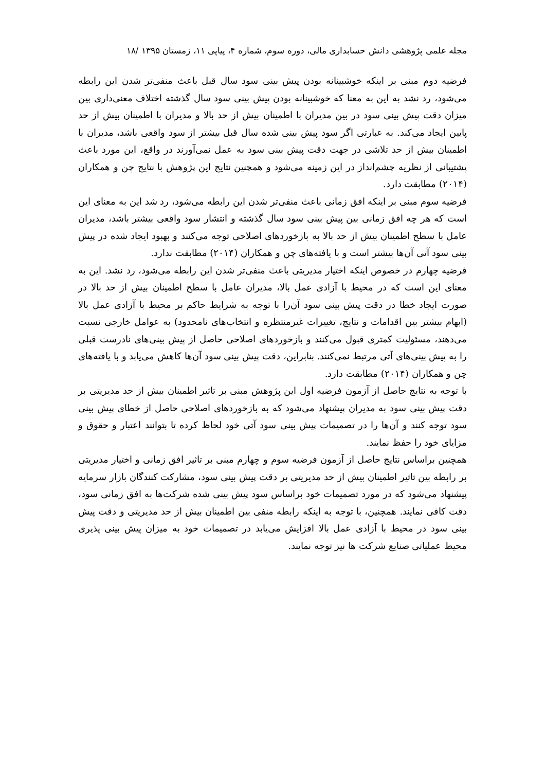مجله علمی پژوهشی دانش حسابداری مالی، دوره سوم، شماره ۴، پیاپی ۱۱، زمستان ۱۳۹۵ /۱۸
فرضیه دوم مبنی بر اینکه خوشبینانه بودن پیش بینی سود سال قبل باعث منفی‌تر شدن این رابطه می‌شود، رد نشد به این به معنا که خوشبینانه بودن پیش بینی سود سال گذشته اختلاف معنی‌داری بین میزان دقت پیش بینی سود در بین مدیران با اطمینان بیش از حد بالا و مدیران با اطمینان بیش از حد پایین ایجاد می‌کند. به عبارتی اگر سود پیش بینی شده سال قبل بیشتر از سود واقعی باشد، مدیران با اطمینان بیش از حد تلاشی در جهت دقت پیش بینی سود به عمل نمی‌آورند در واقع، این مورد باعث پشتیبانی از نظریه چشم‌انداز در این زمینه می‌شود و همچنین نتایج این پژوهش با نتایج چن و همکاران (۲۰۱۴) مطابقت دارد.
فرضیه سوم مبنی بر اینکه افق زمانی باعث منفی‌تر شدن این رابطه می‌شود، رد شد این به معنای این است که هر چه افق زمانی بین پیش بینی سود سال گذشته و انتشار سود واقعی بیشتر باشد، مدیران عامل با سطح اطمینان بیش از حد بالا به بازخوردهای اصلاحی توجه می‌کنند و بهبود ایجاد شده در پیش بینی سود آتی آن‌ها بیشتر است و با یافته‌های چن و همکاران (۲۰۱۴) مطابقت ندارد.
فرضیه چهارم در خصوص اینکه اختیار مدیریتی باعث منفی‌تر شدن این رابطه می‌شود، رد نشد. این به معنای این است که در محیط با آزادی عمل بالا، مدیران عامل با سطح اطمینان بیش از حد بالا در صورت ایجاد خطا در دقت پیش بینی سود آن‌را با توجه به شرایط حاکم بر محیط با آزادی عمل بالا (ابهام بیشتر بین اقدامات و نتایج، تغییرات غیرمنتظره و انتخاب‌های نامحدود) به عوامل خارجی نسبت می‌دهند، مسئولیت کمتری قبول می‌کنند و بازخوردهای اصلاحی حاصل از پیش بینی‌های نادرست قبلی را به پیش بینی‌های آتی مرتبط نمی‌کنند. بنابراین، دقت پیش بینی سود آن‌ها کاهش می‌یابد و با یافته‌های چن و همکاران (۲۰۱۴) مطابقت دارد.
با توجه به نتایج حاصل از آزمون فرضیه اول این پژوهش مبنی بر تاثیر اطمینان بیش از حد مدیریتی بر دقت پیش بینی سود به مدیران پیشنهاد می‌شود که به بازخوردهای اصلاحی حاصل از خطای پیش بینی سود توجه کنند و آن‌ها را در تصمیمات پیش بینی سود آتی خود لحاظ کرده تا بتوانند اعتبار و حقوق و مزایای خود را حفظ نمایند.
همچنین براساس نتایج حاصل از آزمون فرضیه سوم و چهارم مبنی بر تاثیر افق زمانی و اختیار مدیریتی بر رابطه بین تاثیر اطمینان بیش از حد مدیریتی بر دقت پیش بینی سود، مشارکت کنندگان بازار سرمایه پیشنهاد می‌شود که در مورد تصمیمات خود براساس سود پیش بینی شده شرکت‌ها به افق زمانی سود، دقت کافی نمایند. همچنین، با توجه به اینکه رابطه منفی بین اطمینان بیش از حد مدیریتی و دقت پیش بینی سود در محیط با آزادی عمل بالا افزایش می‌یابد در تصمیمات خود به میزان پیش بینی پذیری محیط عملیاتی صنایع شرکت ها نیز توجه نمایند.